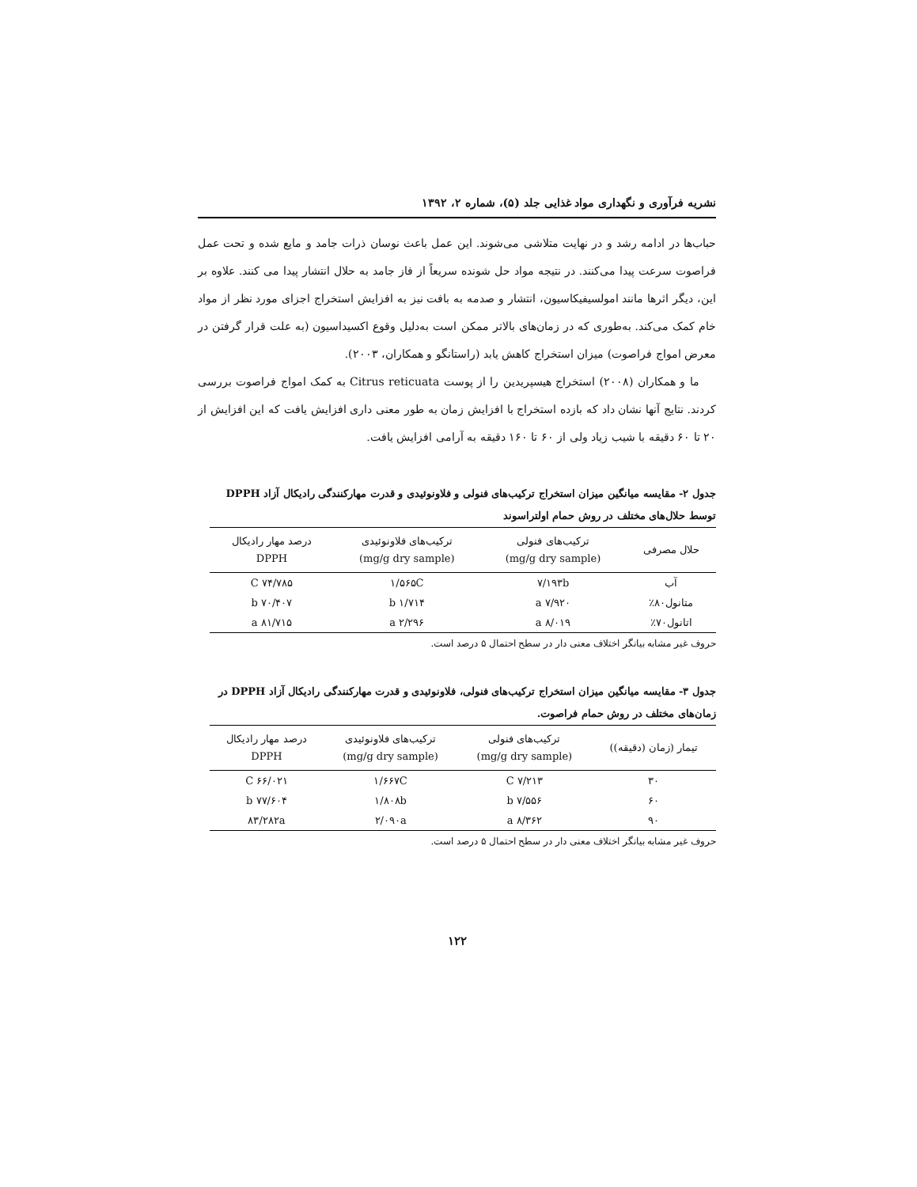نشریه فرآوری و نگهداری مواد غذایی جلد (۵)، شماره ۲، ۱۳۹۲
حباب‌ها در ادامه رشد و در نهایت متلاشی می‌شوند. این عمل باعث نوسان ذرات جامد و مایع شده و تحت عمل فراصوت سرعت پیدا می‌کنند. در نتیجه مواد حل شونده سریعاً از فاز جامد به حلال انتشار پیدا می کنند. علاوه بر این، دیگر اثرها مانند امولسیفیکاسیون، انتشار و صدمه به بافت نیز به افزایش استخراج اجزای مورد نظر از مواد خام کمک می‌کند. به‌طوری که در زمان‌های بالاتر ممکن است به‌دلیل وقوع اکسیداسیون (به علت قرار گرفتن در معرض امواج فراصوت) میزان استخراج کاهش یابد (راستانگو و همکاران، ۲۰۰۳).
ما و همکاران (۲۰۰۸) استخراج هیسپریدین را از پوست Citrus reticuata به کمک امواج فراصوت بررسی کردند. نتایج آنها نشان داد که بازده استخراج با افزایش زمان به طور معنی داری افزایش یافت که این افزایش از ۲۰ تا ۶۰ دقیقه با شیب زیاد ولی از ۶۰ تا ۱۶۰ دقیقه به آرامی افزایش یافت.
جدول ۲- مقایسه میانگین میزان استخراج ترکیب‌های فنولی و فلاونوئیدی و قدرت مهارکنندگی رادیکال آزاد DPPH توسط حلال‌های مختلف در روش حمام اولتراسوند
| حلال مصرفی | ترکیب‌های فنولی (mg/g dry sample) | ترکیب‌های فلاونوئیدی (mg/g dry sample) | درصد مهار رادیکال DPPH |
| --- | --- | --- | --- |
| آب | ۷/۱۹۳b | ۱/۵۶۵C | ۷۴/۷۸۵ C |
| متانول۸۰٪ | ۷/۹۲۰ a | ۱/۷۱۴ b | ۷۰/۴۰۷ b |
| اتانول۷۰٪ | ۸/۰۱۹ a | ۲/۲۹۶ a | ۸۱/۷۱۵ a |
حروف غیر مشابه بیانگر اختلاف معنی دار در سطح احتمال ۵ درصد است.
جدول ۳- مقایسه میانگین میزان استخراج ترکیب‌های فنولی، فلاونوئیدی و قدرت مهارکنندگی رادیکال آزاد DPPH در زمان‌های مختلف در روش حمام فراصوت.
| تیمار (زمان (دقیقه)) | ترکیب‌های فنولی (mg/g dry sample) | ترکیب‌های فلاونوئیدی (mg/g dry sample) | درصد مهار رادیکال DPPH |
| --- | --- | --- | --- |
| ۳۰ | ۷/۲۱۳ C | ۱/۶۶۷C | ۶۶/۰۲۱ C |
| ۶۰ | ۷/۵۵۶ b | ۱/۸۰۸b | ۷۷/۶۰۴ b |
| ۹۰ | ۸/۳۶۲ a | ۲/۰۹۰a | ۸۳/۲۸۲a |
حروف غیر مشابه بیانگر اختلاف معنی دار در سطح احتمال ۵ درصد است.
۱۲۲